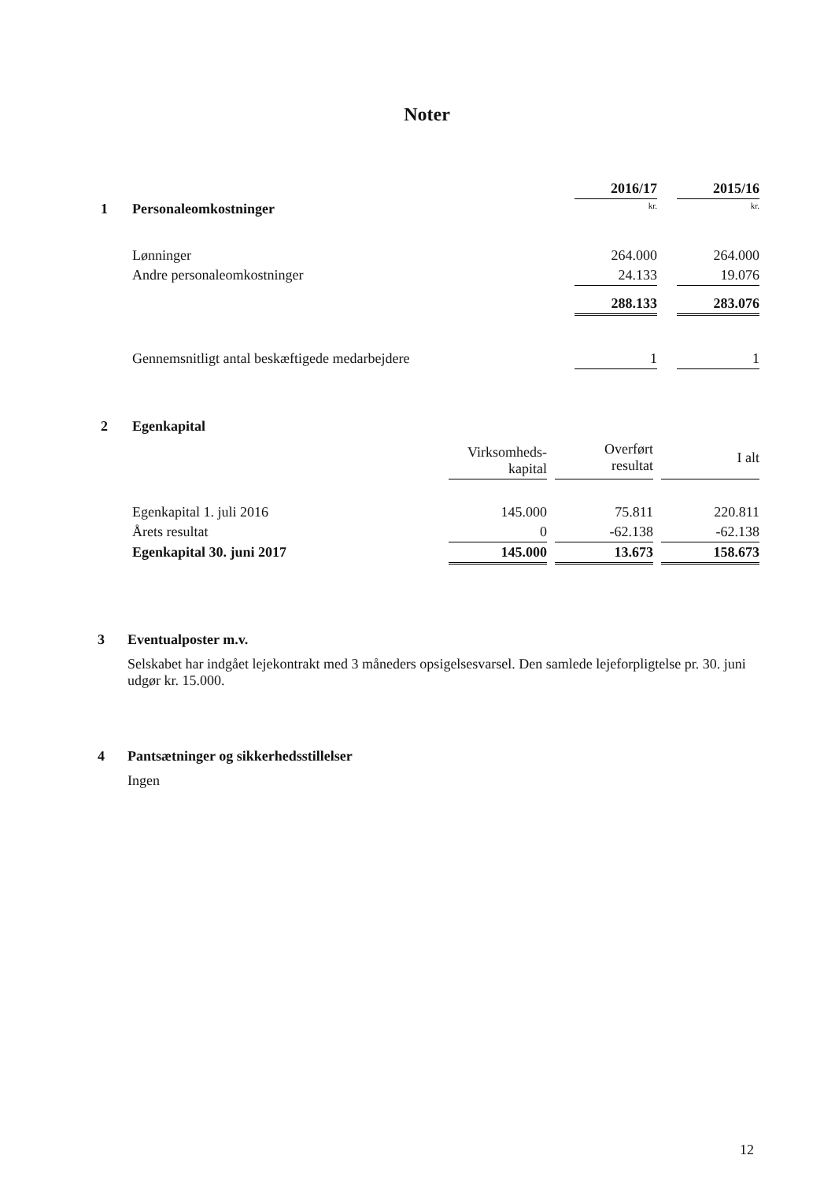Noter
| | | 2016/17 | | 2015/16 |
| 1 | Personaleomkostninger | kr. | | kr. |
| | Lønninger | 264.000 | | 264.000 |
| | Andre personaleomkostninger | 24.133 | | 19.076 |
| | | 288.133 | | 283.076 |
| | Gennemsnitligt antal beskæftigede medarbejdere | 1 | | 1 |
| 2 | Egenkapital | | | | | |
| | | Virksomheds- kapital | | Overført resultat | | I alt |
| | Egenkapital 1. juli 2016 | 145.000 | | 75.811 | | 220.811 |
| | Årets resultat | 0 | | -62.138 | | -62.138 |
| | Egenkapital 30. juni 2017 | 145.000 | | 13.673 | | 158.673 |
3 Eventualposter m.v.
Selskabet har indgået lejekontrakt med 3 måneders opsigelsesvarsel. Den samlede lejeforpligtelse pr. 30. juni udgør kr. 15.000.
4 Pantsætninger og sikkerhedsstillelser
Ingen
12